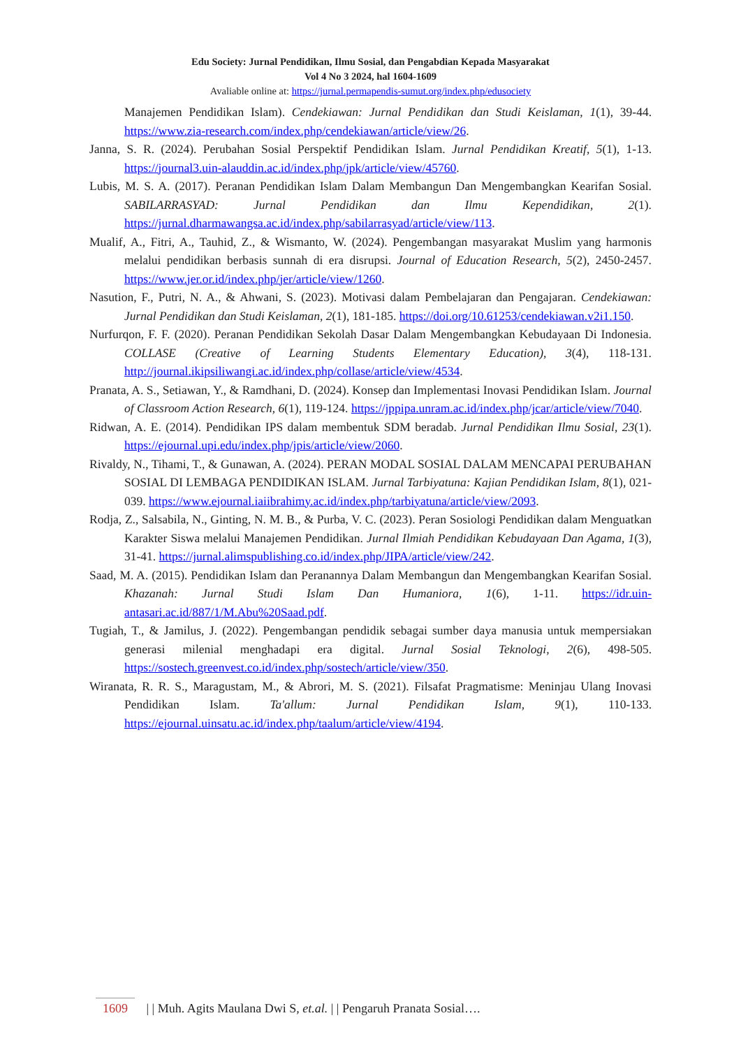Edu Society: Jurnal Pendidikan, Ilmu Sosial, dan Pengabdian Kepada Masyarakat
Vol 4 No 3 2024, hal 1604-1609
Avaliable online at: https://jurnal.permapendis-sumut.org/index.php/edusociety
Manajemen Pendidikan Islam). Cendekiawan: Jurnal Pendidikan dan Studi Keislaman, 1(1), 39-44. https://www.zia-research.com/index.php/cendekiawan/article/view/26.
Janna, S. R. (2024). Perubahan Sosial Perspektif Pendidikan Islam. Jurnal Pendidikan Kreatif, 5(1), 1-13. https://journal3.uin-alauddin.ac.id/index.php/jpk/article/view/45760.
Lubis, M. S. A. (2017). Peranan Pendidikan Islam Dalam Membangun Dan Mengembangkan Kearifan Sosial. SABILARRASYAD: Jurnal Pendidikan dan Ilmu Kependidikan, 2(1). https://jurnal.dharmawangsa.ac.id/index.php/sabilarrasyad/article/view/113.
Mualif, A., Fitri, A., Tauhid, Z., & Wismanto, W. (2024). Pengembangan masyarakat Muslim yang harmonis melalui pendidikan berbasis sunnah di era disrupsi. Journal of Education Research, 5(2), 2450-2457. https://www.jer.or.id/index.php/jer/article/view/1260.
Nasution, F., Putri, N. A., & Ahwani, S. (2023). Motivasi dalam Pembelajaran dan Pengajaran. Cendekiawan: Jurnal Pendidikan dan Studi Keislaman, 2(1), 181-185. https://doi.org/10.61253/cendekiawan.v2i1.150.
Nurfurqon, F. F. (2020). Peranan Pendidikan Sekolah Dasar Dalam Mengembangkan Kebudayaan Di Indonesia. COLLASE (Creative of Learning Students Elementary Education), 3(4), 118-131. http://journal.ikipsiliwangi.ac.id/index.php/collase/article/view/4534.
Pranata, A. S., Setiawan, Y., & Ramdhani, D. (2024). Konsep dan Implementasi Inovasi Pendidikan Islam. Journal of Classroom Action Research, 6(1), 119-124. https://jppipa.unram.ac.id/index.php/jcar/article/view/7040.
Ridwan, A. E. (2014). Pendidikan IPS dalam membentuk SDM beradab. Jurnal Pendidikan Ilmu Sosial, 23(1). https://ejournal.upi.edu/index.php/jpis/article/view/2060.
Rivaldy, N., Tihami, T., & Gunawan, A. (2024). PERAN MODAL SOSIAL DALAM MENCAPAI PERUBAHAN SOSIAL DI LEMBAGA PENDIDIKAN ISLAM. Jurnal Tarbiyatuna: Kajian Pendidikan Islam, 8(1), 021-039. https://www.ejournal.iaiibrahimy.ac.id/index.php/tarbiyatuna/article/view/2093.
Rodja, Z., Salsabila, N., Ginting, N. M. B., & Purba, V. C. (2023). Peran Sosiologi Pendidikan dalam Menguatkan Karakter Siswa melalui Manajemen Pendidikan. Jurnal Ilmiah Pendidikan Kebudayaan Dan Agama, 1(3), 31-41. https://jurnal.alimspublishing.co.id/index.php/JIPA/article/view/242.
Saad, M. A. (2015). Pendidikan Islam dan Peranannya Dalam Membangun dan Mengembangkan Kearifan Sosial. Khazanah: Jurnal Studi Islam Dan Humaniora, 1(6), 1-11. https://idr.uin-antasari.ac.id/887/1/M.Abu%20Saad.pdf.
Tugiah, T., & Jamilus, J. (2022). Pengembangan pendidik sebagai sumber daya manusia untuk mempersiakan generasi milenial menghadapi era digital. Jurnal Sosial Teknologi, 2(6), 498-505. https://sostech.greenvest.co.id/index.php/sostech/article/view/350.
Wiranata, R. R. S., Maragustam, M., & Abrori, M. S. (2021). Filsafat Pragmatisme: Meninjau Ulang Inovasi Pendidikan Islam. Ta'allum: Jurnal Pendidikan Islam, 9(1), 110-133. https://ejournal.uinsatu.ac.id/index.php/taalum/article/view/4194.
1609 | | Muh. Agits Maulana Dwi S, et.al. | | Pengaruh Pranata Sosial….